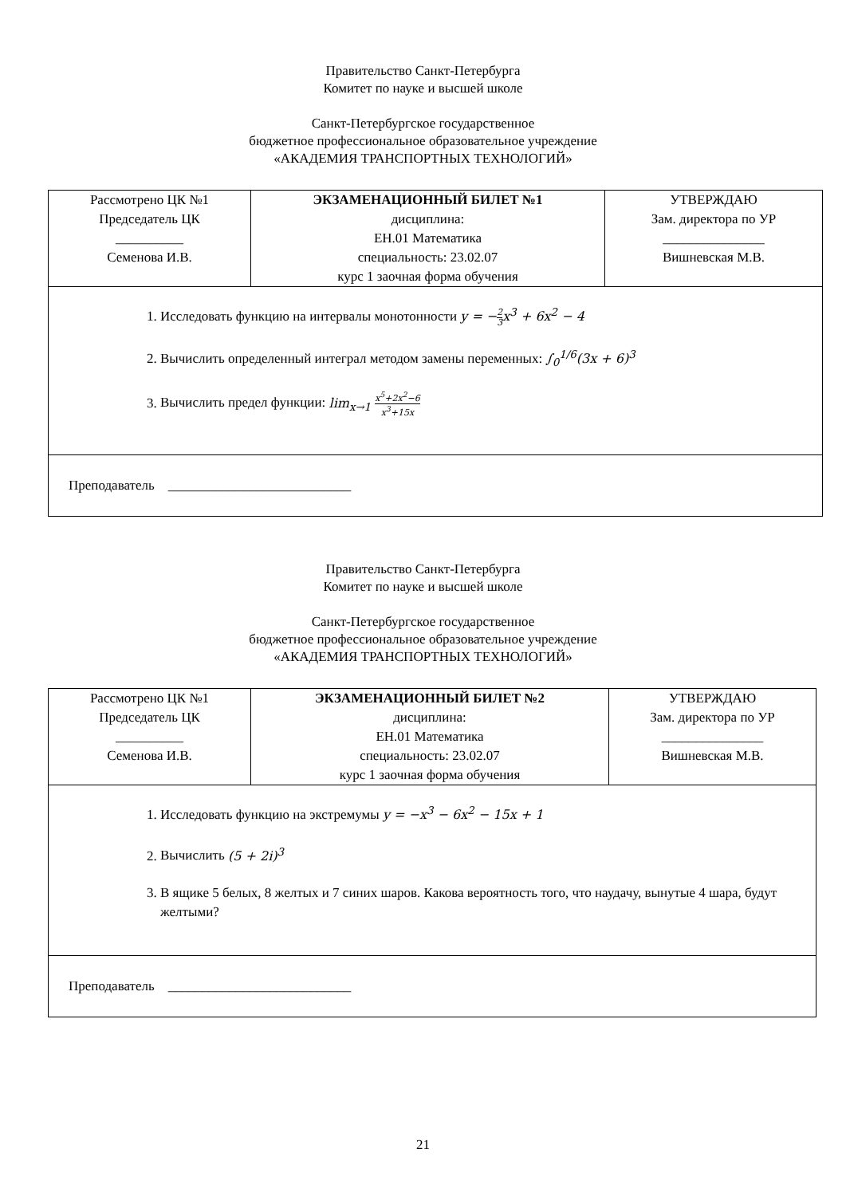Правительство Санкт-Петербурга
Комитет по науке и высшей школе
Санкт-Петербургское государственное
бюджетное профессиональное образовательное учреждение
«АКАДЕМИЯ ТРАНСПОРТНЫХ ТЕХНОЛОГИЙ»
| Рассмотрено ЦК №1 Председатель ЦК __________ Семенова И.В. | ЭКЗАМЕНАЦИОННЫЙ БИЛЕТ №1 дисциплина: ЕН.01 Математика специальность: 23.02.07 курс 1 заочная форма обучения | УТВЕРЖДАЮ Зам. директора по УР _______________ Вишневская М.В. |
| 1. Исследовать функцию на интервалы монотонности y = − 2 3 x<sup>3</sup> + 6x<sup>2</sup> − 4 2. Вычислить определенный интеграл методом замены переменных: ∫<sub>0</sub><sup>1/6</sup>(3x + 6)<sup>3</sup> 3. Вычислить предел функции: lim<sub>x→1</sub> x<sup>5</sup>+2x<sup>2</sup>−6 x<sup>3</sup>+15x | | |
| Преподаватель ___________________________ | | |
Правительство Санкт-Петербурга
Комитет по науке и высшей школе
Санкт-Петербургское государственное
бюджетное профессиональное образовательное учреждение
«АКАДЕМИЯ ТРАНСПОРТНЫХ ТЕХНОЛОГИЙ»
| Рассмотрено ЦК №1 Председатель ЦК __________ Семенова И.В. | ЭКЗАМЕНАЦИОННЫЙ БИЛЕТ №2 дисциплина: ЕН.01 Математика специальность: 23.02.07 курс 1 заочная форма обучения | УТВЕРЖДАЮ Зам. директора по УР _______________ Вишневская М.В. |
| 1. Исследовать функцию на экстремумы y = −x<sup>3</sup> − 6x<sup>2</sup> − 15x + 1 2. Вычислить (5 + 2i)<sup>3</sup> 3. В ящике 5 белых, 8 желтых и 7 синих шаров. Какова вероятность того, что наудачу, вынутые 4 шара, будут желтыми? | | |
| Преподаватель ___________________________ | | |
21